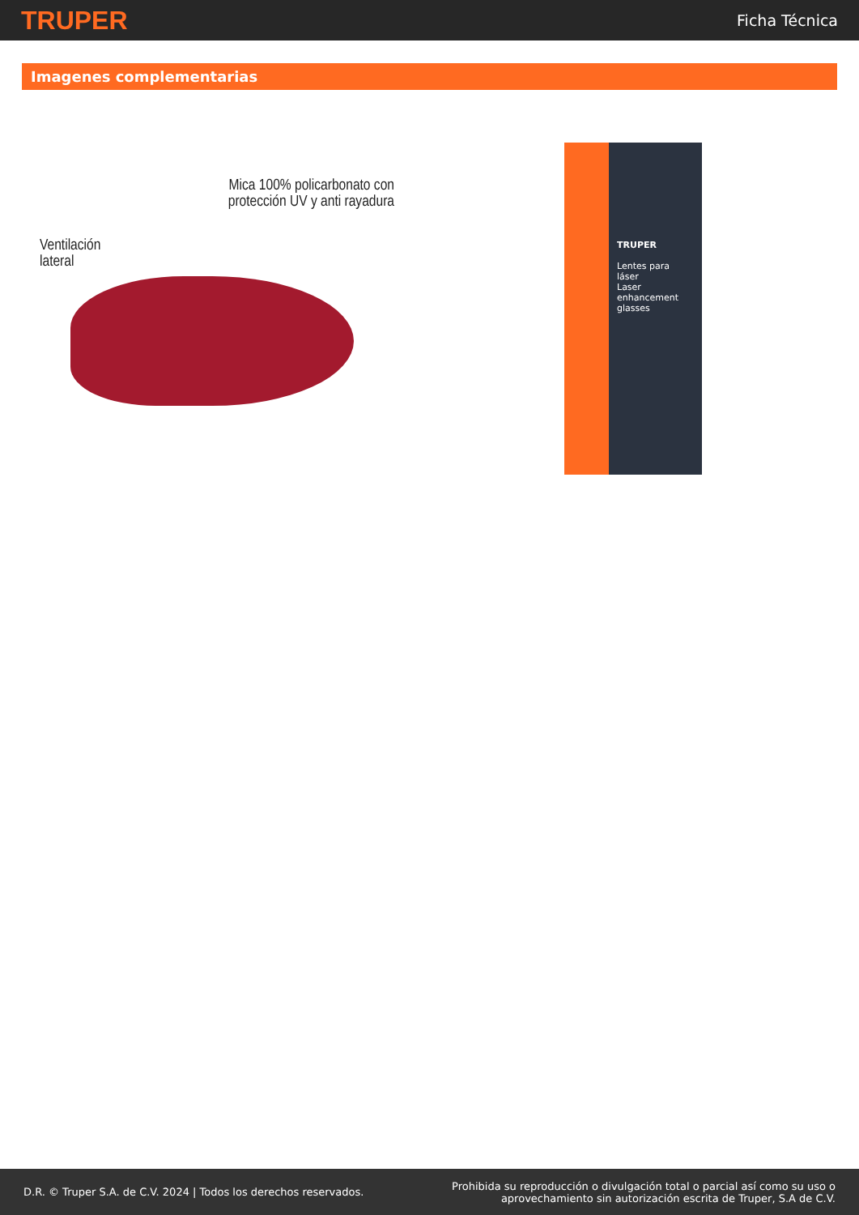TRUPER
Ficha Técnica
Imagenes complementarias
Mica 100% policarbonato con
protección UV y anti rayadura
Ventilación
lateral
TRUPER
Lentes para láser
Laser enhancement glasses
D.R. © Truper S.A. de C.V. 2024 | Todos los derechos reservados.
Prohibida su reproducción o divulgación total o parcial así como su uso o
aprovechamiento sin autorización escrita de Truper, S.A de C.V.